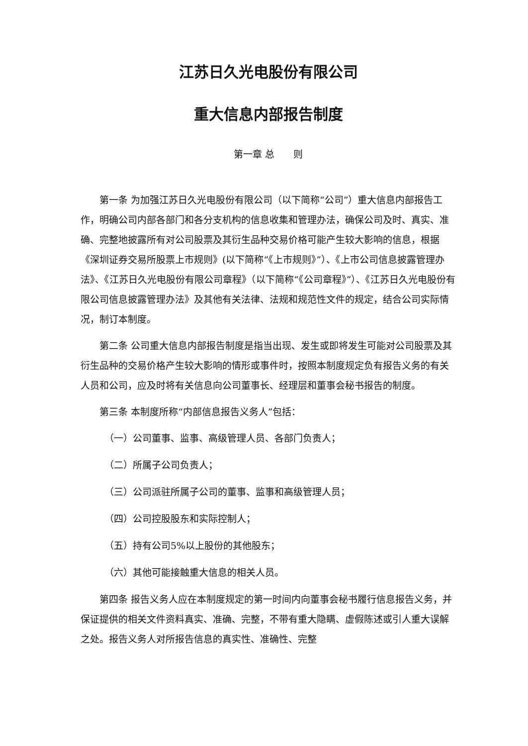江苏日久光电股份有限公司
重大信息内部报告制度
第一章 总　　则
第一条 为加强江苏日久光电股份有限公司（以下简称“公司”）重大信息内部报告工作，明确公司内部各部门和各分支机构的信息收集和管理办法，确保公司及时、真实、准确、完整地披露所有对公司股票及其衍生品种交易价格可能产生较大影响的信息，根据《深圳证券交易所股票上市规则》(以下简称“《上市规则》”）、《上市公司信息披露管理办法》、《江苏日久光电股份有限公司章程》（以下简称“《公司章程》”）、《江苏日久光电股份有限公司信息披露管理办法》及其他有关法律、法规和规范性文件的规定，结合公司实际情况，制订本制度。
第二条 公司重大信息内部报告制度是指当出现、发生或即将发生可能对公司股票及其衍生品种的交易价格产生较大影响的情形或事件时，按照本制度规定负有报告义务的有关人员和公司，应及时将有关信息向公司董事长、经理层和董事会秘书报告的制度。
第三条 本制度所称“内部信息报告义务人”包括：
（一）公司董事、监事、高级管理人员、各部门负责人；
（二）所属子公司负责人；
（三）公司派驻所属子公司的董事、监事和高级管理人员；
（四）公司控股股东和实际控制人；
（五）持有公司5%以上股份的其他股东；
（六）其他可能接触重大信息的相关人员。
第四条 报告义务人应在本制度规定的第一时间内向董事会秘书履行信息报告义务，并保证提供的相关文件资料真实、准确、完整，不带有重大隐瞒、虚假陈述或引人重大误解之处。报告义务人对所报告信息的真实性、准确性、完整